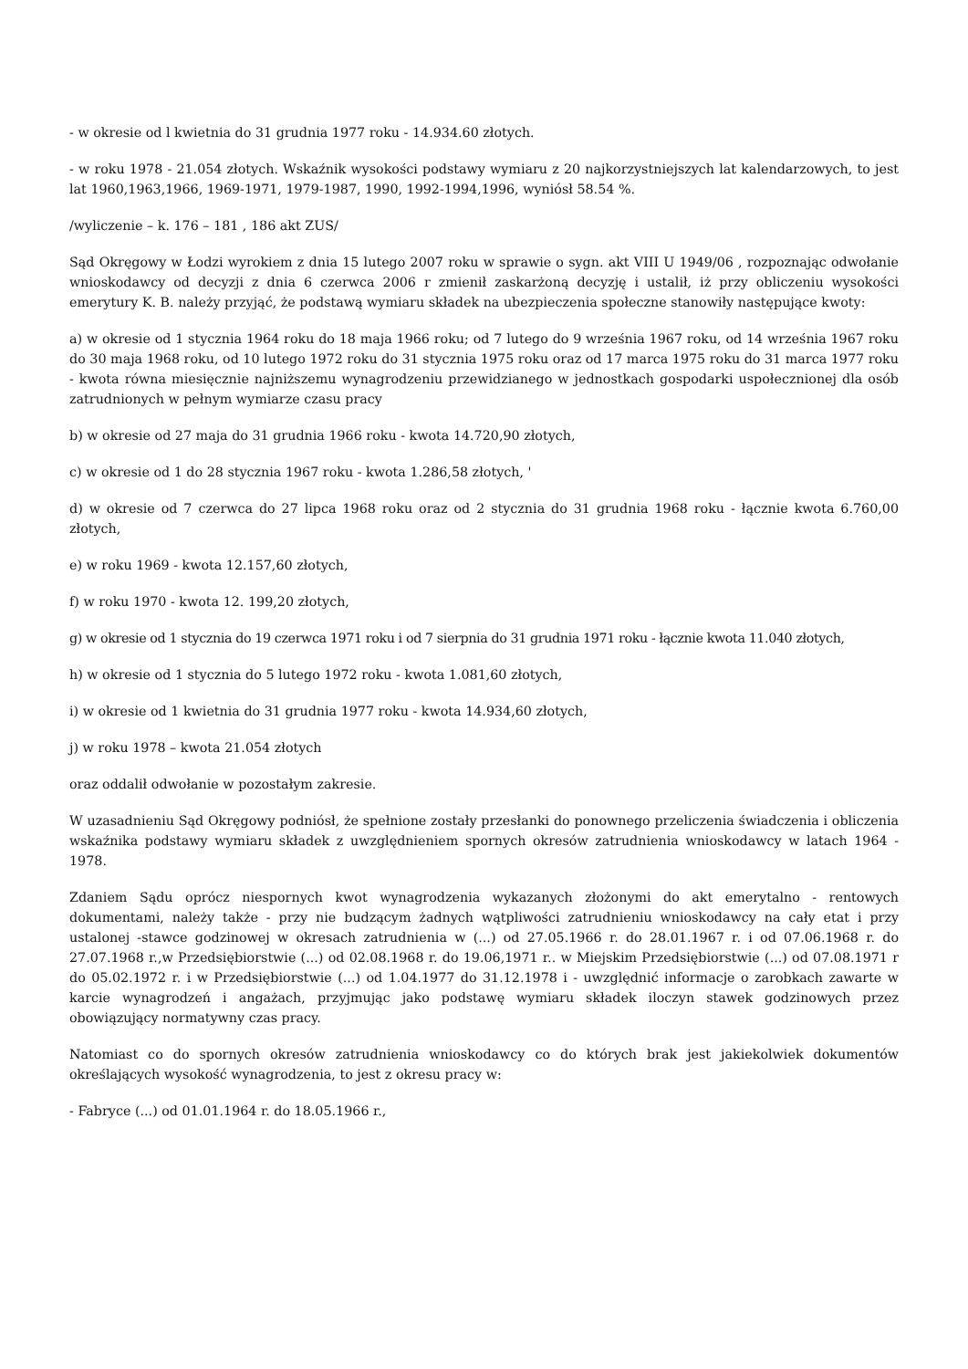- w okresie od l kwietnia do 31 grudnia 1977 roku - 14.934.60 złotych.
- w roku 1978 - 21.054 złotych. Wskaźnik wysokości podstawy wymiaru z 20 najkorzystniejszych lat kalendarzowych, to jest lat 1960,1963,1966, 1969-1971, 1979-1987, 1990, 1992-1994,1996, wyniósł 58.54 %.
/wyliczenie – k. 176 – 181 , 186 akt ZUS/
Sąd Okręgowy w Łodzi wyrokiem z dnia 15 lutego 2007 roku w sprawie o sygn. akt VIII U 1949/06 , rozpoznając odwołanie wnioskodawcy od decyzji z dnia 6 czerwca 2006 r zmienił zaskarżoną decyzję i ustalił, iż przy obliczeniu wysokości emerytury K. B. należy przyjąć, że podstawą wymiaru składek na ubezpieczenia społeczne stanowiły następujące kwoty:
a) w okresie od 1 stycznia 1964 roku do 18 maja 1966 roku; od 7 lutego do 9 września 1967 roku, od 14 września 1967 roku do 30 maja 1968 roku, od 10 lutego 1972 roku do 31 stycznia 1975 roku oraz od 17 marca 1975 roku do 31 marca 1977 roku - kwota równa miesięcznie najniższemu wynagrodzeniu przewidzianego w jednostkach gospodarki uspołecznionej dla osób zatrudnionych w pełnym wymiarze czasu pracy
b) w okresie od 27 maja do 31 grudnia 1966 roku - kwota 14.720,90 złotych,
c) w okresie od 1 do 28 stycznia 1967 roku - kwota 1.286,58 złotych, '
d) w okresie od 7 czerwca do 27 lipca 1968 roku oraz od 2 stycznia do 31 grudnia 1968 roku - łącznie kwota 6.760,00 złotych,
e) w roku 1969 - kwota 12.157,60 złotych,
f) w roku 1970 - kwota 12. 199,20 złotych,
g) w okresie od 1 stycznia do 19 czerwca 1971 roku i od 7 sierpnia do 31 grudnia 1971 roku - łącznie kwota 11.040 złotych,
h) w okresie od 1 stycznia do 5 lutego 1972 roku - kwota 1.081,60 złotych,
i) w okresie od 1 kwietnia do 31 grudnia 1977 roku - kwota 14.934,60 złotych,
j) w roku 1978 – kwota 21.054 złotych
oraz oddalił odwołanie w pozostałym zakresie.
W uzasadnieniu Sąd Okręgowy podniósł, że spełnione zostały przesłanki do ponownego przeliczenia świadczenia i obliczenia wskaźnika podstawy wymiaru składek z uwzględnieniem spornych okresów zatrudnienia wnioskodawcy w latach 1964 - 1978.
Zdaniem Sądu oprócz niespornych kwot wynagrodzenia wykazanych złożonymi do akt emerytalno - rentowych dokumentami, należy także - przy nie budzącym żadnych wątpliwości zatrudnieniu wnioskodawcy na cały etat i przy ustalonej -stawce godzinowej w okresach zatrudnienia w (...) od 27.05.1966 r. do 28.01.1967 r. i od 07.06.1968 r. do 27.07.1968 r.,w Przedsiębiorstwie (...) od 02.08.1968 r. do 19.06,1971 r.. w Miejskim Przedsiębiorstwie (...) od 07.08.1971 r do 05.02.1972 r. i w Przedsiębiorstwie (...) od 1.04.1977 do 31.12.1978 i - uwzględnić informacje o zarobkach zawarte w karcie wynagrodzeń i angażach, przyjmując jako podstawę wymiaru składek iloczyn stawek godzinowych przez obowiązujący normatywny czas pracy.
Natomiast co do spornych okresów zatrudnienia wnioskodawcy co do których brak jest jakiekolwiek dokumentów określających wysokość wynagrodzenia, to jest z okresu pracy w:
- Fabryce (...) od 01.01.1964 r. do 18.05.1966 r.,